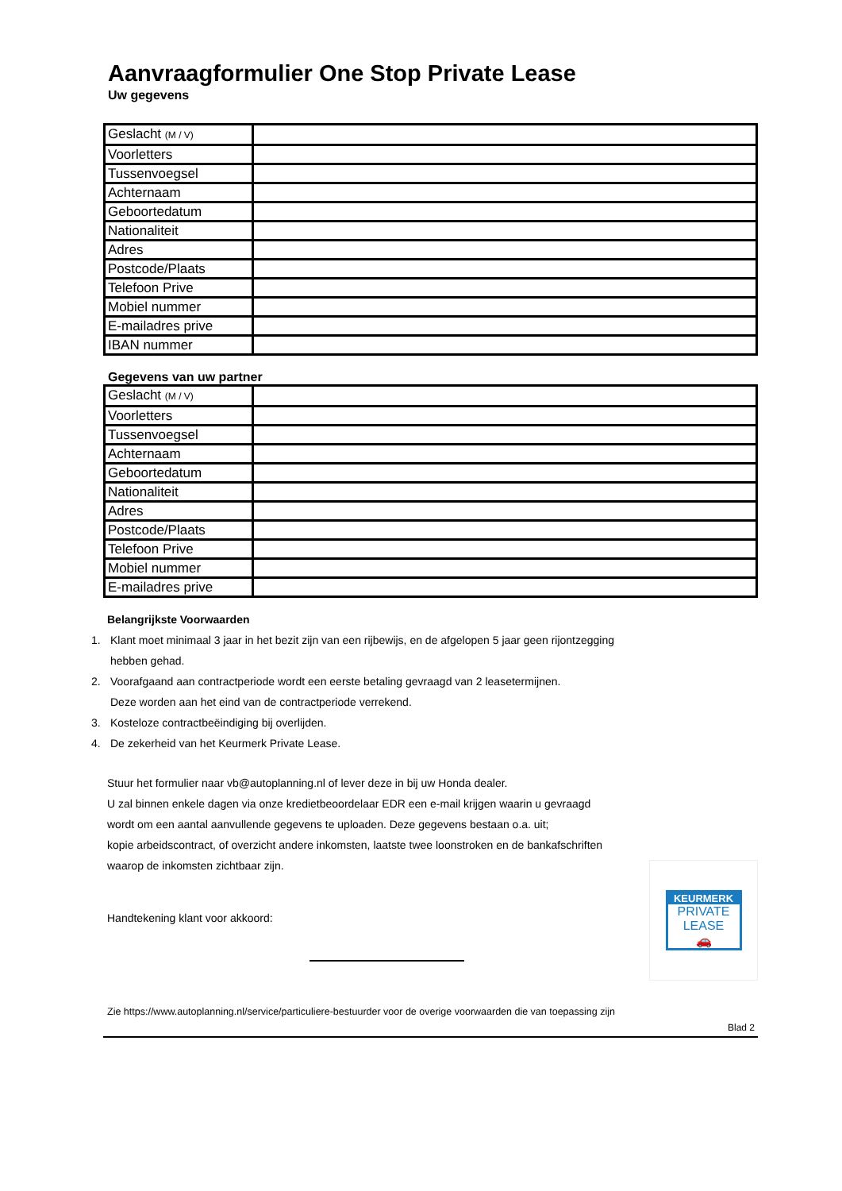Aanvraagformulier One Stop Private Lease
Uw gegevens
| Geslacht (M / V) | |
| Voorletters | |
| Tussenvoegsel | |
| Achternaam | |
| Geboortedatum | |
| Nationaliteit | |
| Adres | |
| Postcode/Plaats | |
| Telefoon Prive | |
| Mobiel nummer | |
| E-mailadres prive | |
| IBAN nummer | |
Gegevens van uw partner
| Geslacht (M / V) | |
| Voorletters | |
| Tussenvoegsel | |
| Achternaam | |
| Geboortedatum | |
| Nationaliteit | |
| Adres | |
| Postcode/Plaats | |
| Telefoon Prive | |
| Mobiel nummer | |
| E-mailadres prive | |
Belangrijkste Voorwaarden
1. Klant moet minimaal 3 jaar in het bezit zijn van een rijbewijs, en de afgelopen 5 jaar geen rijontzegging
hebben gehad.
2. Voorafgaand aan contractperiode wordt een eerste betaling gevraagd van 2 leasetermijnen.
Deze worden aan het eind van de contractperiode verrekend.
3. Kosteloze contractbeëindiging bij overlijden.
4. De zekerheid van het Keurmerk Private Lease.
Stuur het formulier naar vb@autoplanning.nl of lever deze in bij uw Honda dealer.
U zal binnen enkele dagen via onze kredietbeoordelaar EDR een e-mail krijgen waarin u gevraagd
wordt om een aantal aanvullende gegevens te uploaden. Deze gegevens bestaan o.a. uit;
kopie arbeidscontract, of overzicht andere inkomsten, laatste twee loonstroken en de bankafschriften
waarop de inkomsten zichtbaar zijn.
KEURMERK
PRIVATE
LEASE
🚗
Handtekening klant voor akkoord:
Zie https://www.autoplanning.nl/service/particuliere-bestuurder voor de overige voorwaarden die van toepassing zijn
Blad 2